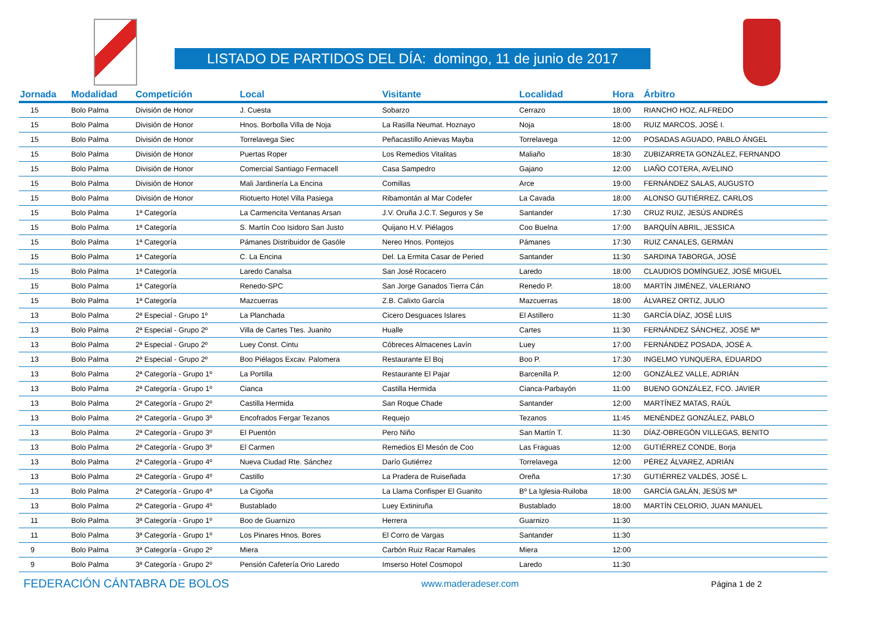LISTADO DE PARTIDOS DEL DÍA: domingo, 11 de junio de 2017
| Jornada | Modalidad | Competición | Local | Visitante | Localidad | Hora | Árbitro |
| --- | --- | --- | --- | --- | --- | --- | --- |
| 15 | Bolo Palma | División de Honor | J. Cuesta | Sobarzo | Cerrazo | 18:00 | RIANCHO HOZ, ALFREDO |
| 15 | Bolo Palma | División de Honor | Hnos. Borbolla Villa de Noja | La Rasilla Neumat. Hoznayo | Noja | 18:00 | RUIZ MARCOS, JOSÉ I. |
| 15 | Bolo Palma | División de Honor | Torrelavega Siec | Peñacastillo Anievas Mayba | Torrelavega | 12:00 | POSADAS AGUADO, PABLO ÁNGEL |
| 15 | Bolo Palma | División de Honor | Puertas Roper | Los Remedios Vitalitas | Maliaño | 18:30 | ZUBIZARRETA GONZÁLEZ, FERNANDO |
| 15 | Bolo Palma | División de Honor | Comercial Santiago Fermacell | Casa Sampedro | Gajano | 12:00 | LIAÑO COTERA, AVELINO |
| 15 | Bolo Palma | División de Honor | Mali Jardinería La Encina | Comillas | Arce | 19:00 | FERNÁNDEZ SALAS, AUGUSTO |
| 15 | Bolo Palma | División de Honor | Riotuerto Hotel Villa Pasiega | Ribamontán al Mar Codefer | La Cavada | 18:00 | ALONSO GUTIÉRREZ, CARLOS |
| 15 | Bolo Palma | 1ª Categoría | La Carmencita Ventanas Arsan | J.V. Oruña J.C.T. Seguros y Se | Santander | 17:30 | CRUZ RUIZ, JESÚS ANDRÉS |
| 15 | Bolo Palma | 1ª Categoría | S. Martín Coo Isidoro San Justo | Quijano H.V. Piélagos | Coo Buelna | 17:00 | BARQUÍN ABRIL, JESSICA |
| 15 | Bolo Palma | 1ª Categoría | Pámanes Distribuidor de Gasóle | Nereo Hnos. Pontejos | Pámanes | 17:30 | RUIZ CANALES, GERMÁN |
| 15 | Bolo Palma | 1ª Categoría | C. La Encina | Del. La Ermita Casar de Peried | Santander | 11:30 | SARDINA TABORGA, JOSÉ |
| 15 | Bolo Palma | 1ª Categoría | Laredo Canalsa | San José Rocacero | Laredo | 18:00 | CLAUDIOS DOMÍNGUEZ, JOSÉ MIGUEL |
| 15 | Bolo Palma | 1ª Categoría | Renedo-SPC | San Jorge Ganados Tierra Cán | Renedo P. | 18:00 | MARTÍN JIMÉNEZ, VALERIANO |
| 15 | Bolo Palma | 1ª Categoría | Mazcuerras | Z.B. Calixto García | Mazcuerras | 18:00 | ÁLVAREZ ORTIZ, JULIO |
| 13 | Bolo Palma | 2ª Especial - Grupo 1º | La Planchada | Cicero Desguaces Islares | El Astillero | 11:30 | GARCÍA DÍAZ, JOSÉ LUIS |
| 13 | Bolo Palma | 2ª Especial - Grupo 2º | Villa de Cartes Ttes. Juanito | Hualle | Cartes | 11:30 | FERNÁNDEZ SÁNCHEZ, JOSÉ Mª |
| 13 | Bolo Palma | 2ª Especial - Grupo 2º | Luey Const. Cintu | Cóbreces Almacenes Lavín | Luey | 17:00 | FERNÁNDEZ POSADA, JOSÉ A. |
| 13 | Bolo Palma | 2ª Especial - Grupo 2º | Boo Piélagos Excav. Palomera | Restaurante El Boj | Boo P. | 17:30 | INGELMO YUNQUERA, EDUARDO |
| 13 | Bolo Palma | 2ª Categoría - Grupo 1º | La Portilla | Restaurante El Pajar | Barcenilla P. | 12:00 | GONZÁLEZ VALLE, ADRIÁN |
| 13 | Bolo Palma | 2ª Categoría - Grupo 1º | Cianca | Castilla Hermida | Cianca-Parbayón | 11:00 | BUENO GONZÁLEZ, FCO. JAVIER |
| 13 | Bolo Palma | 2ª Categoría - Grupo 2º | Castilla Hermida | San Roque Chade | Santander | 12:00 | MARTÍNEZ MATAS, RAÚL |
| 13 | Bolo Palma | 2ª Categoría - Grupo 3º | Encofrados Fergar Tezanos | Requejo | Tezanos | 11:45 | MENÉNDEZ GONZÁLEZ, PABLO |
| 13 | Bolo Palma | 2ª Categoría - Grupo 3º | El Puentón | Pero Niño | San Martín T. | 11:30 | DÍAZ-OBREGÓN VILLEGAS, BENITO |
| 13 | Bolo Palma | 2ª Categoría - Grupo 3º | El Carmen | Remedios El Mesón de Coo | Las Fraguas | 12:00 | GUTIÉRREZ CONDE, Borja |
| 13 | Bolo Palma | 2ª Categoría - Grupo 4º | Nueva Ciudad Rte. Sánchez | Darío Gutiérrez | Torrelavega | 12:00 | PÉREZ ÁLVAREZ, ADRIÁN |
| 13 | Bolo Palma | 2ª Categoría - Grupo 4º | Castillo | La Pradera de Ruiseñada | Oreña | 17:30 | GUTIÉRREZ VALDÉS, JOSÉ L. |
| 13 | Bolo Palma | 2ª Categoría - Grupo 4º | La Cigoña | La Llama Confisper El Guanito | Bº La Iglesia-Ruiloba | 18:00 | GARCÍA GALÁN, JESÚS Mª |
| 13 | Bolo Palma | 2ª Categoría - Grupo 4º | Bustablado | Luey Extiniruña | Bustablado | 18:00 | MARTÍN CELORIO, JUAN MANUEL |
| 11 | Bolo Palma | 3ª Categoría - Grupo 1º | Boo de Guarnizo | Herrera | Guarnizo | 11:30 | |
| 11 | Bolo Palma | 3ª Categoría - Grupo 1º | Los Pinares Hnos. Bores | El Corro de Vargas | Santander | 11:30 | |
| 9 | Bolo Palma | 3ª Categoría - Grupo 2º | Miera | Carbón Ruiz Racar Ramales | Miera | 12:00 | |
| 9 | Bolo Palma | 3ª Categoría - Grupo 2º | Pensión Cafetería Orio Laredo | Imserso Hotel Cosmopol | Laredo | 11:30 | |
FEDERACIÓN CÁNTABRA DE BOLOS www.maderadeser.com Página 1 de 2